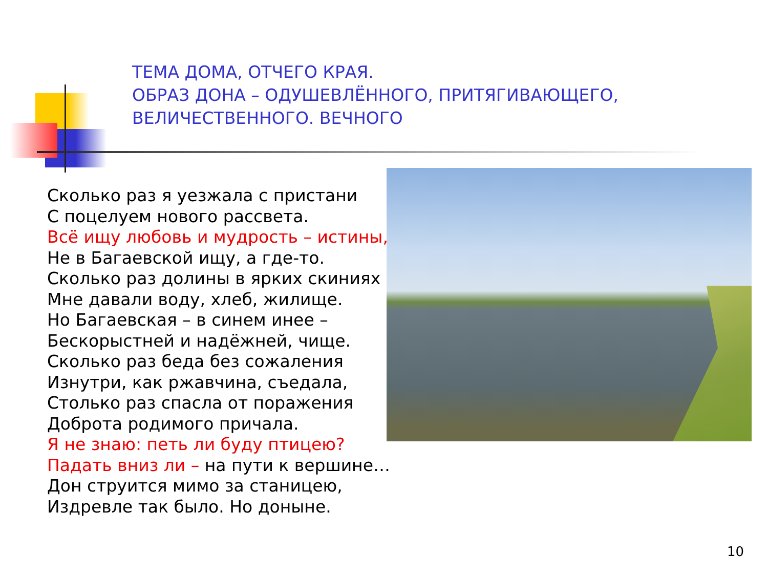ТЕМА ДОМА, ОТЧЕГО КРАЯ.
ОБРАЗ ДОНА – ОДУШЕВЛЁННОГО, ПРИТЯГИВАЮЩЕГО,
ВЕЛИЧЕСТВЕННОГО. ВЕЧНОГО
Сколько раз я уезжала с пристани
С поцелуем нового рассвета.
Всё ищу любовь и мудрость – истины,
Не в Багаевской ищу, а где-то.
Сколько раз долины в ярких скиниях
Мне давали воду, хлеб, жилище.
Но Багаевская – в синем инее –
Бескорыстней и надёжней, чище.
Сколько раз беда без сожаления
Изнутри, как ржавчина, съедала,
Столько раз спасла от поражения
Доброта родимого причала.
Я не знаю: петь ли буду птицею?
Падать вниз ли – на пути к вершине…
Дон струится мимо за станицею,
Издревле так было. Но доныне.
10